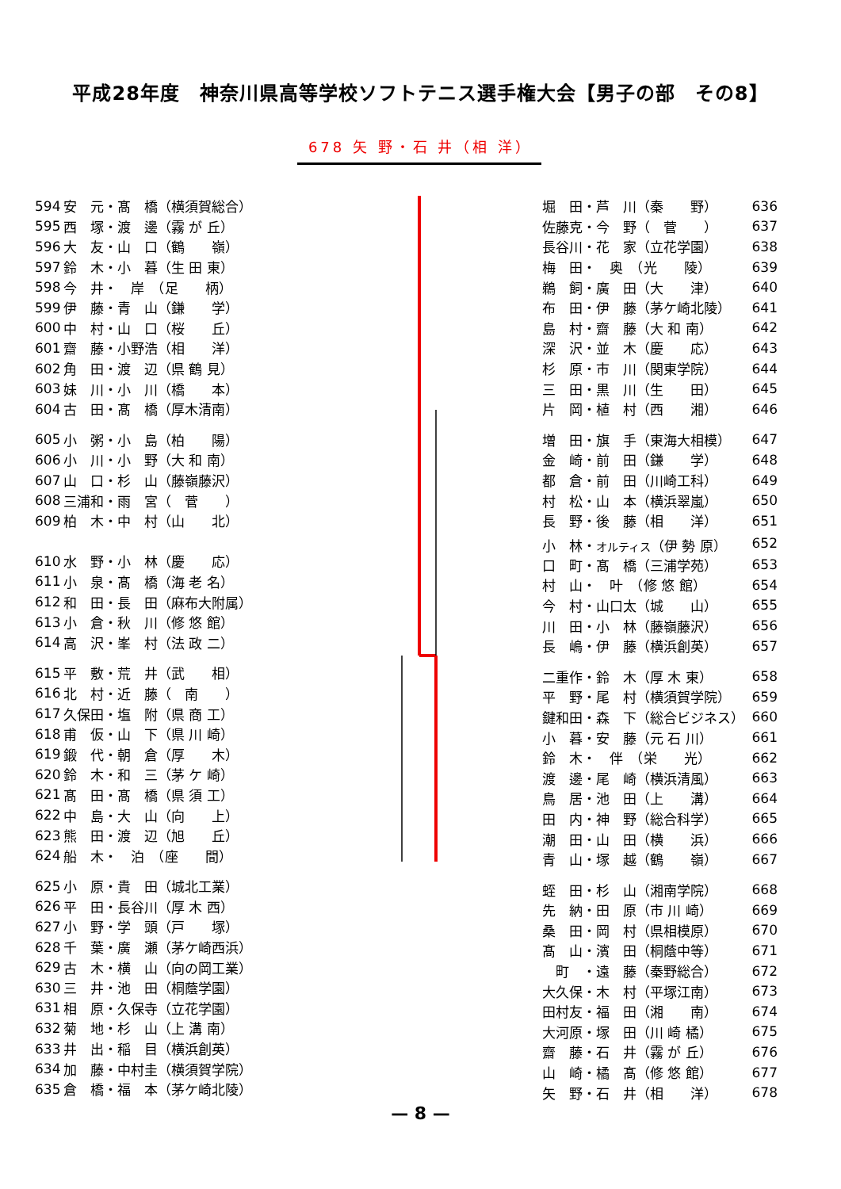平成28年度　神奈川県高等学校ソフトテニス選手権大会【男子の部　その8】
678 矢 野・石 井（相 洋）
| 594 | 安 元・髙 橋（横須賀総合） |
| 595 | 西 塚・渡 邊（霧 が 丘） |
| 596 | 大 友・山 口（鶴 嶺） |
| 597 | 鈴 木・小 暮（生 田 東） |
| 598 | 今 井・ 岸 （足 柄） |
| 599 | 伊 藤・青 山（鎌 学） |
| 600 | 中 村・山 口（桜 丘） |
| 601 | 齋 藤・小野浩（相 洋） |
| 602 | 角 田・渡 辺（県 鶴 見） |
| 603 | 妹 川・小 川（橋 本） |
| 604 | 古 田・髙 橋（厚木清南） |
| 605 | 小 粥・小 島（柏 陽） |
| 606 | 小 川・小 野（大 和 南） |
| 607 | 山 口・杉 山（藤嶺藤沢） |
| 608 | 三浦和・雨 宮（ 菅 ） |
| 609 | 柏 木・中 村（山 北） |
| 610 | 水 野・小 林（慶 応） |
| 611 | 小 泉・髙 橋（海 老 名） |
| 612 | 和 田・長 田（麻布大附属） |
| 613 | 小 倉・秋 川（修 悠 館） |
| 614 | 高 沢・峯 村（法 政 二） |
| 615 | 平 敷・荒 井（武 相） |
| 616 | 北 村・近 藤（ 南 ） |
| 617 | 久保田・塩 附（県 商 工） |
| 618 | 甫 仮・山 下（県 川 崎） |
| 619 | 鍛 代・朝 倉（厚 木） |
| 620 | 鈴 木・和 三（茅 ケ 崎） |
| 621 | 髙 田・髙 橋（県 須 工） |
| 622 | 中 島・大 山（向 上） |
| 623 | 熊 田・渡 辺（旭 丘） |
| 624 | 船 木・ 泊 （座 間） |
| 625 | 小 原・貴 田（城北工業） |
| 626 | 平 田・長谷川（厚 木 西） |
| 627 | 小 野・学 頭（戸 塚） |
| 628 | 千 葉・廣 瀬（茅ケ崎西浜） |
| 629 | 古 木・横 山（向の岡工業） |
| 630 | 三 井・池 田（桐蔭学園） |
| 631 | 相 原・久保寺（立花学園） |
| 632 | 菊 地・杉 山（上 溝 南） |
| 633 | 井 出・稲 目（横浜創英） |
| 634 | 加 藤・中村圭（横須賀学院） |
| 635 | 倉 橋・福 本（茅ケ崎北陵） |
| 堀 田・芦 川（秦 野） | 636 |
| 佐藤克・今 野（ 菅 ） | 637 |
| 長谷川・花 家（立花学園） | 638 |
| 梅 田・ 奥 （光 陵） | 639 |
| 鵜 飼・廣 田（大 津） | 640 |
| 布 田・伊 藤（茅ケ崎北陵） | 641 |
| 島 村・齋 藤（大 和 南） | 642 |
| 深 沢・並 木（慶 応） | 643 |
| 杉 原・市 川（関東学院） | 644 |
| 三 田・黒 川（生 田） | 645 |
| 片 岡・植 村（西 湘） | 646 |
| 増 田・旗 手（東海大相模） | 647 |
| 金 崎・前 田（鎌 学） | 648 |
| 都 倉・前 田（川崎工科） | 649 |
| 村 松・山 本（横浜翠嵐） | 650 |
| 長 野・後 藤（相 洋） | 651 |
| 小 林・ オルティス （伊 勢 原） | 652 |
| 口 町・髙 橋（三浦学苑） | 653 |
| 村 山・ 叶 （修 悠 館） | 654 |
| 今 村・山口太（城 山） | 655 |
| 川 田・小 林（藤嶺藤沢） | 656 |
| 長 嶋・伊 藤（横浜創英） | 657 |
| 二重作・鈴 木（厚 木 東） | 658 |
| 平 野・尾 村（横須賀学院） | 659 |
| 鍵和田・森 下（総合ビジネス） | 660 |
| 小 暮・安 藤（元 石 川） | 661 |
| 鈴 木・ 伴 （栄 光） | 662 |
| 渡 邊・尾 崎（横浜清風） | 663 |
| 鳥 居・池 田（上 溝） | 664 |
| 田 内・神 野（総合科学） | 665 |
| 潮 田・山 田（横 浜） | 666 |
| 青 山・塚 越（鶴 嶺） | 667 |
| 蛭 田・杉 山（湘南学院） | 668 |
| 先 納・田 原（市 川 崎） | 669 |
| 桑 田・岡 村（県相模原） | 670 |
| 髙 山・濱 田（桐蔭中等） | 671 |
| 町 ・遠 藤（秦野総合） | 672 |
| 大久保・木 村（平塚江南） | 673 |
| 田村友・福 田（湘 南） | 674 |
| 大河原・塚 田（川 崎 橘） | 675 |
| 齋 藤・石 井（霧 が 丘） | 676 |
| 山 崎・橘 髙（修 悠 館） | 677 |
| 矢 野・石 井（相 洋） | 678 |
— 8 —